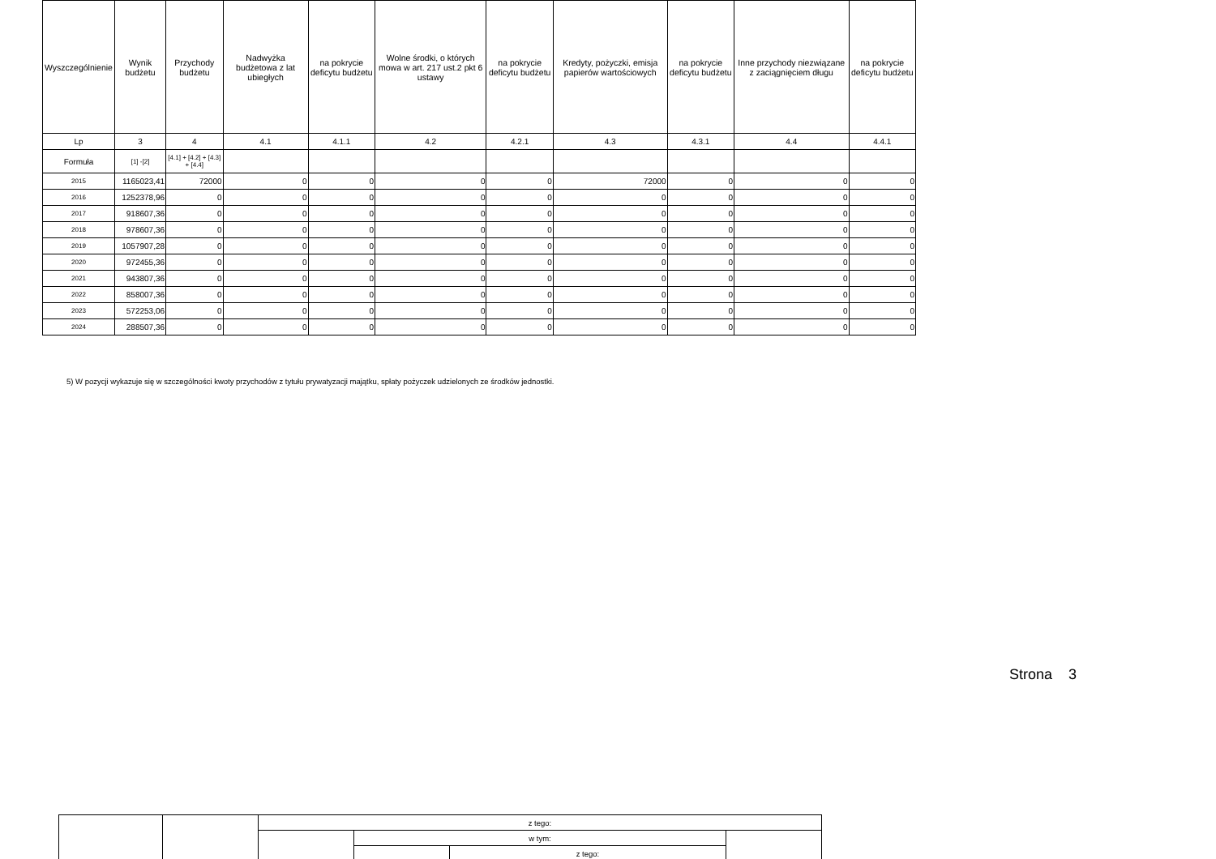| Wyszczególnienie | Wynik budżetu | Przychody budżetu | Nadwyżka budżetowa z lat ubiegłych | na pokrycie deficytu budżetu | Wolne środki, o których mowa w art. 217 ust.2 pkt 6 ustawy | na pokrycie deficytu budżetu | Kredyty, pożyczki, emisja papierów wartościowych | na pokrycie deficytu budżetu | Inne przychody niezwiązane z zaciągnięciem długu | na pokrycie deficytu budżetu |
| Lp | 3 | 4 | 4.1 | 4.1.1 | 4.2 | 4.2.1 | 4.3 | 4.3.1 | 4.4 | 4.4.1 |
| Formuła | [1] -[2] | [4.1] + [4.2] + [4.3] + [4.4] | | | | | | | | |
| 2015 | 1165023,41 | 72000 | 0 | 0 | 0 | 0 | 72000 | 0 | 0 | 0 |
| 2016 | 1252378,96 | 0 | 0 | 0 | 0 | 0 | 0 | 0 | 0 | 0 |
| 2017 | 918607,36 | 0 | 0 | 0 | 0 | 0 | 0 | 0 | 0 | 0 |
| 2018 | 978607,36 | 0 | 0 | 0 | 0 | 0 | 0 | 0 | 0 | 0 |
| 2019 | 1057907,28 | 0 | 0 | 0 | 0 | 0 | 0 | 0 | 0 | 0 |
| 2020 | 972455,36 | 0 | 0 | 0 | 0 | 0 | 0 | 0 | 0 | 0 |
| 2021 | 943807,36 | 0 | 0 | 0 | 0 | 0 | 0 | 0 | 0 | 0 |
| 2022 | 858007,36 | 0 | 0 | 0 | 0 | 0 | 0 | 0 | 0 | 0 |
| 2023 | 572253,06 | 0 | 0 | 0 | 0 | 0 | 0 | 0 | 0 | 0 |
| 2024 | 288507,36 | 0 | 0 | 0 | 0 | 0 | 0 | 0 | 0 | 0 |
5) W pozycji wykazuje się w szczególności kwoty przychodów z tytułu prywatyzacji majątku, spłaty pożyczek udzielonych ze środków jednostki.
Strona 3
| | | z tego: | | | |
| | | | w tym: | | |
| | | | | z tego: | |